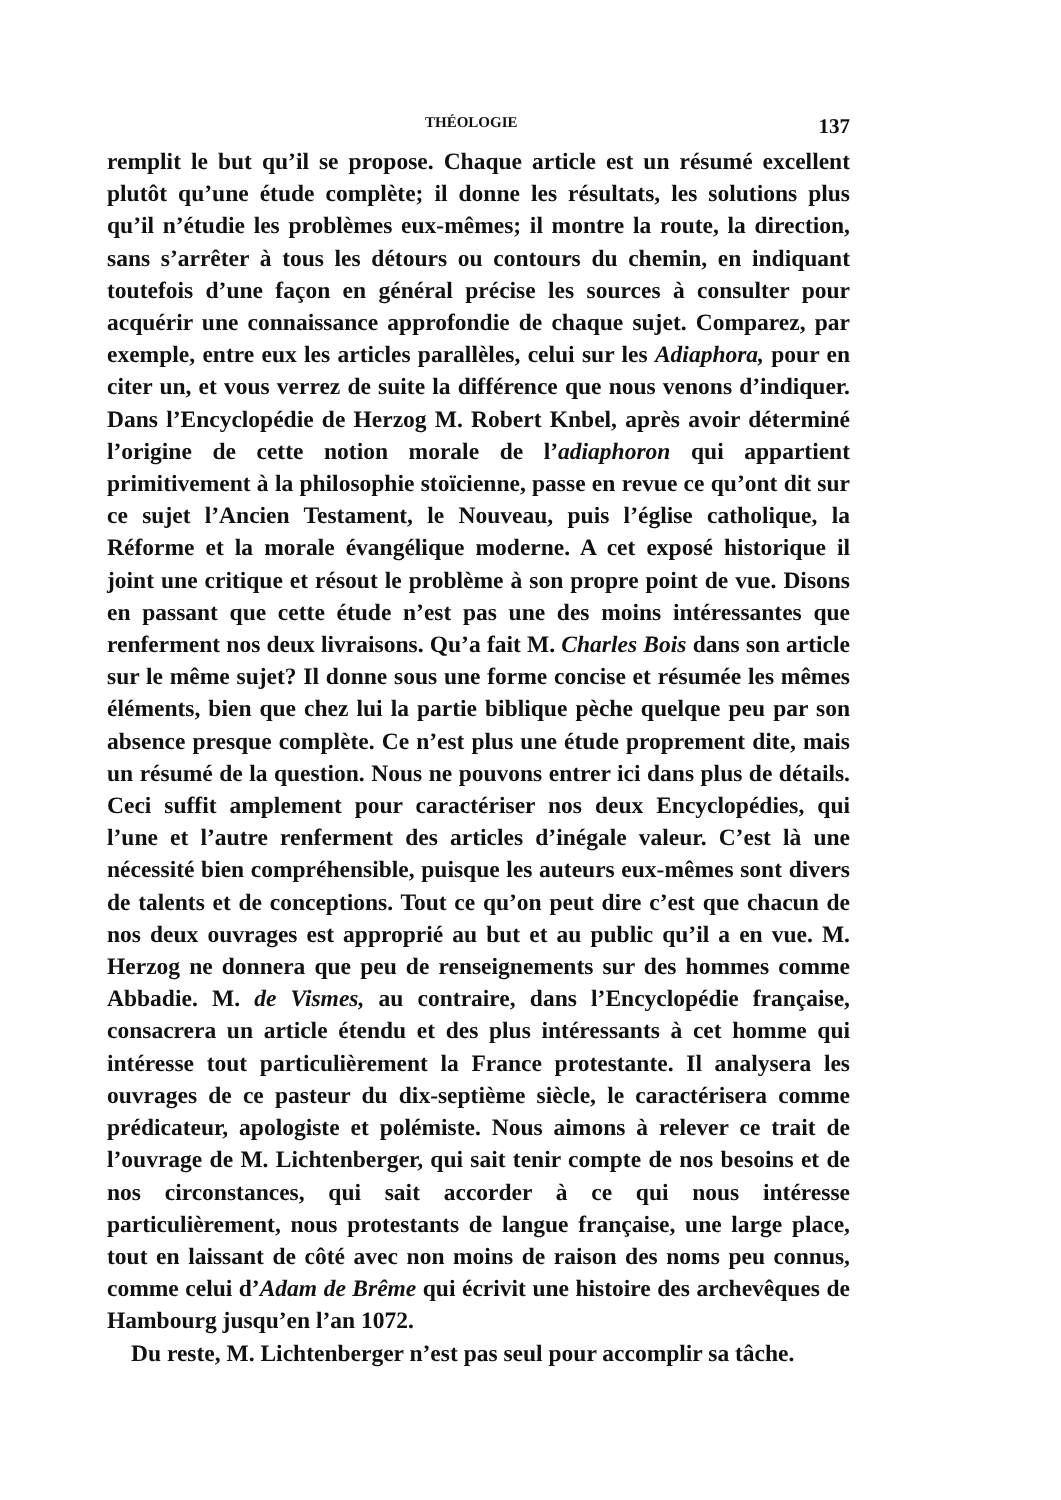THÉOLOGIE 137
remplit le but qu’il se propose. Chaque article est un résumé excellent plutôt qu’une étude complète; il donne les résultats, les solutions plus qu’il n’étudie les problèmes eux-mêmes; il montre la route, la direction, sans s’arrêter à tous les détours ou contours du chemin, en indiquant toutefois d’une façon en général précise les sources à consulter pour acquérir une connaissance approfondie de chaque sujet. Comparez, par exemple, entre eux les articles parallèles, celui sur les Adiaphora, pour en citer un, et vous verrez de suite la différence que nous venons d’indiquer. Dans l’Encyclopédie de Herzog M. Robert Knbel, après avoir déterminé l’origine de cette notion morale de l’adiaphoron qui appartient primitivement à la philosophie stoïcienne, passe en revue ce qu’ont dit sur ce sujet l’Ancien Testament, le Nouveau, puis l’église catholique, la Réforme et la morale évangélique moderne. A cet exposé historique il joint une critique et résout le problème à son propre point de vue. Disons en passant que cette étude n’est pas une des moins intéressantes que renferment nos deux livraisons. Qu’a fait M. Charles Bois dans son article sur le même sujet? Il donne sous une forme concise et résumée les mêmes éléments, bien que chez lui la partie biblique pèche quelque peu par son absence presque complète. Ce n’est plus une étude proprement dite, mais un résumé de la question. Nous ne pouvons entrer ici dans plus de détails. Ceci suffit amplement pour caractériser nos deux Encyclopédies, qui l’une et l’autre renferment des articles d’inégale valeur. C’est là une nécessité bien compréhensible, puisque les auteurs eux-mêmes sont divers de talents et de conceptions. Tout ce qu’on peut dire c’est que chacun de nos deux ouvrages est approprié au but et au public qu’il a en vue. M. Herzog ne donnera que peu de renseignements sur des hommes comme Abbadie. M. de Vismes, au contraire, dans l’Encyclopédie française, consacrera un article étendu et des plus intéressants à cet homme qui intéresse tout particulièrement la France protestante. Il analysera les ouvrages de ce pasteur du dix-septième siècle, le caractérisera comme prédicateur, apologiste et polémiste. Nous aimons à relever ce trait de l’ouvrage de M. Lichtenberger, qui sait tenir compte de nos besoins et de nos circonstances, qui sait accorder à ce qui nous intéresse particulièrement, nous protestants de langue française, une large place, tout en laissant de côté avec non moins de raison des noms peu connus, comme celui d’Adam de Brême qui écrivit une histoire des archevêques de Hambourg jusqu’en l’an 1072.
Du reste, M. Lichtenberger n’est pas seul pour accomplir sa tâche.